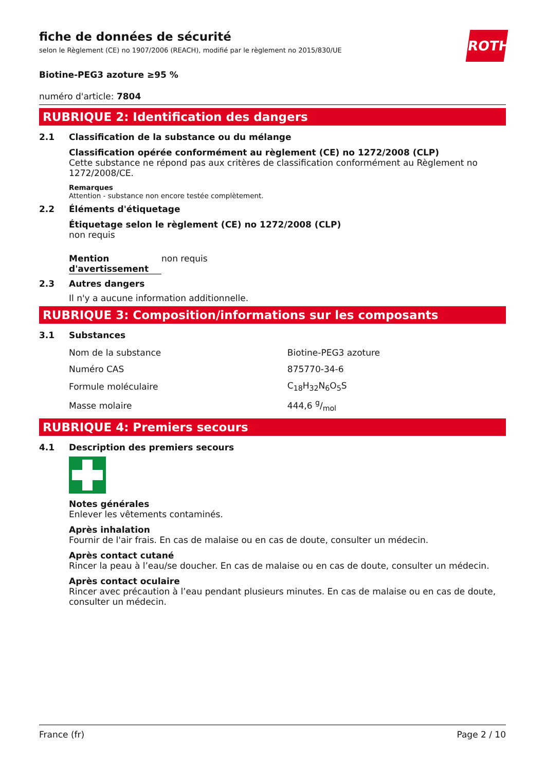ROTH
fiche de données de sécurité
selon le Règlement (CE) no 1907/2006 (REACH), modifié par le règlement no 2015/830/UE
Biotine-PEG3 azoture ≥95 %
numéro d'article: 7804
RUBRIQUE 2: Identification des dangers
2.1 Classification de la substance ou du mélange
Classification opérée conformément au règlement (CE) no 1272/2008 (CLP)
Cette substance ne répond pas aux critères de classification conformément au Règlement no 1272/2008/CE.
Remarques
Attention - substance non encore testée complètement.
2.2 Éléments d'étiquetage
Étiquetage selon le règlement (CE) no 1272/2008 (CLP)
non requis
Mention d'avertissement
non requis
2.3 Autres dangers
Il n'y a aucune information additionnelle.
RUBRIQUE 3: Composition/informations sur les composants
3.1 Substances
| Nom de la substance | Biotine-PEG3 azoture |
| Numéro CAS | 875770-34-6 |
| Formule moléculaire | C<sub>18</sub>H<sub>32</sub>N<sub>6</sub>O<sub>5</sub>S |
| Masse molaire | 444,6 g/mol |
RUBRIQUE 4: Premiers secours
4.1 Description des premiers secours
Notes générales
Enlever les vêtements contaminés.
Après inhalation
Fournir de l'air frais. En cas de malaise ou en cas de doute, consulter un médecin.
Après contact cutané
Rincer la peau à l’eau/se doucher. En cas de malaise ou en cas de doute, consulter un médecin.
Après contact oculaire
Rincer avec précaution à l’eau pendant plusieurs minutes. En cas de malaise ou en cas de doute, consulter un médecin.
France (fr) Page 2 / 10